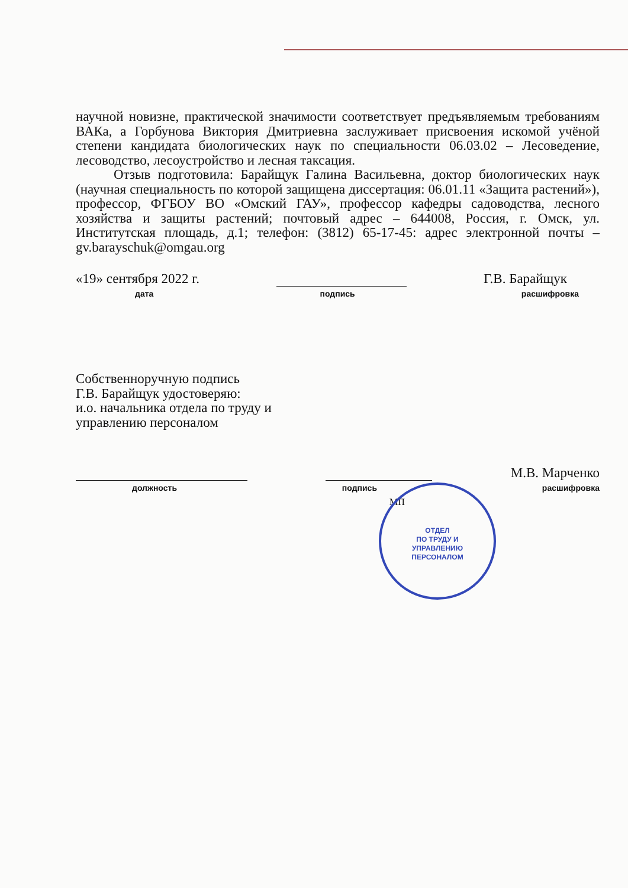научной новизне, практической значимости соответствует предъявляемым требованиям ВАКа, а Горбунова Виктория Дмитриевна заслуживает присвоения искомой учёной степени кандидата биологических наук по специальности 06.03.02 – Лесоведение, лесоводство, лесоустройство и лесная таксация.
Отзыв подготовила: Барайщук Галина Васильевна, доктор биологических наук (научная специальность по которой защищена диссертация: 06.01.11 «Защита растений»), профессор, ФГБОУ ВО «Омский ГАУ», профессор кафедры садоводства, лесного хозяйства и защиты растений; почтовый адрес – 644008, Россия, г. Омск, ул. Институтская площадь, д.1; телефон: (3812) 65-17-45: адрес электронной почты – gv.barayschuk@omgau.org
«19» сентября 2022 г. Г.В. Барайщук
дата подпись расшифровка
Собственноручную подпись
Г.В. Барайщук удостоверяю:
и.о. начальника отдела по труду и
управлению персоналом
М.В. Марченко
должность подпись расшифровка
МП
ОТДЕЛ
ПО ТРУДУ И
УПРАВЛЕНИЮ
ПЕРСОНАЛОМ